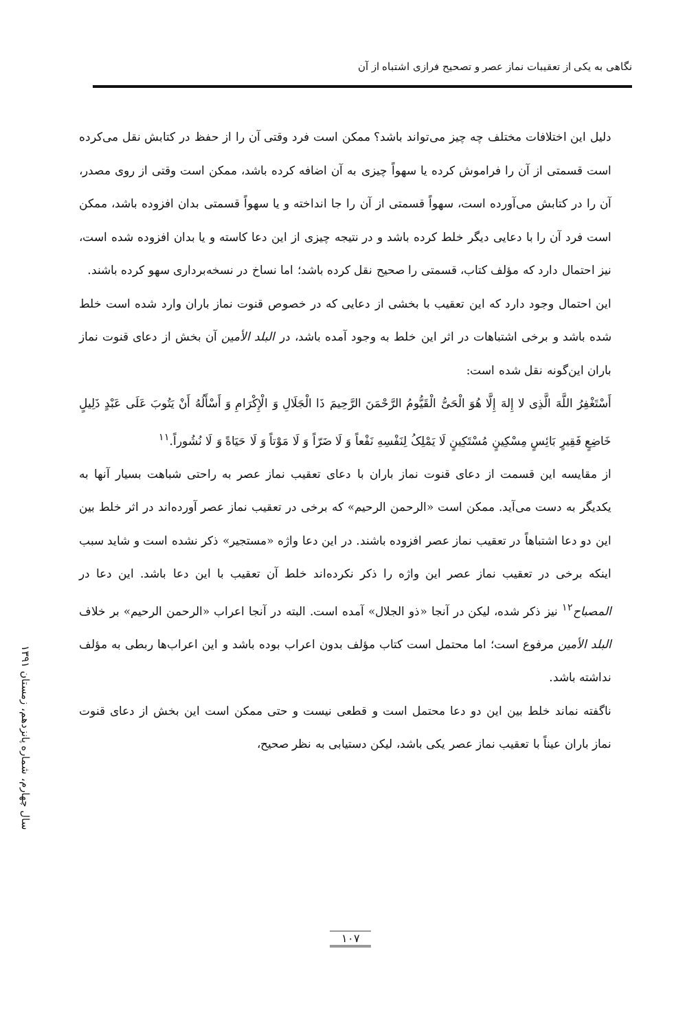نگاهی به یکی از تعقیبات نماز عصر و تصحیح فرازی اشتباه از آن
سال چهارم، شماره پانزدهم، زمستان ۱۳۹۱
دلیل این اختلافات مختلف چه چیز می‌تواند باشد؟ ممکن است فرد وقتی آن را از حفظ در کتابش نقل می‌کرده است قسمتی از آن را فراموش کرده یا سهواً چیزی به آن اضافه کرده باشد، ممکن است وقتی از روی مصدر، آن را در کتابش می‌آورده است، سهواً قسمتی از آن را جا انداخته و یا سهواً قسمتی بدان افزوده باشد، ممکن است فرد آن را با دعایی دیگر خلط کرده باشد و در نتیجه چیزی از این دعا کاسته و یا بدان افزوده شده است، نیز احتمال دارد که مؤلف کتاب، قسمتی را صحیح نقل کرده باشد؛ اما نساخ در نسخه‌برداری سهو کرده باشند.
این احتمال وجود دارد که این تعقیب با بخشی از دعایی که در خصوص قنوت نماز باران وارد شده است خلط شده باشد و برخی اشتباهات در اثر این خلط به وجود آمده باشد، در البلد الأمین آن بخش از دعای قنوت نماز باران این‌گونه نقل شده است:
أَسْتَغْفِرُ اللَّهَ الَّذِی لا إِلهَ إِلَّا هُوَ الْحَیُّ الْقَیُّومُ الرَّحْمَنَ الرَّحِیمَ ذَا الْجَلَالِ وَ الْإِکْرَامِ وَ أَسْأَلُهُ أَنْ یَتُوبَ عَلَی عَبْدٍ ذَلِیلٍ خَاضِعٍ فَقِیرٍ بَائِسٍ مِسْکِینٍ مُسْتَکِینٍ لَا یَمْلِکُ لِنَفْسِهِ نَفْعاً وَ لَا ضَرّاً وَ لَا مَوْتاً وَ لَا حَیَاةً وَ لَا نُشُوراً.<sup>۱۱</sup>
از مقایسه این قسمت از دعای قنوت نماز باران با دعای تعقیب نماز عصر به راحتی شباهت بسیار آنها به یکدیگر به دست می‌آید. ممکن است «الرحمن الرحیم» که برخی در تعقیب نماز عصر آورده‌اند در اثر خلط بین این دو دعا اشتباهاً در تعقیب نماز عصر افزوده باشند. در این دعا واژه «مستجیر» ذکر نشده است و شاید سبب اینکه برخی در تعقیب نماز عصر این واژه را ذکر نکرده‌اند خلط آن تعقیب با این دعا باشد. این دعا در المصباح<sup>۱۲</sup> نیز ذکر شده، لیکن در آنجا «ذو الجلال» آمده است. البته در آنجا اعراب «الرحمن الرحیم» بر خلاف البلد الأمین مرفوع است؛ اما محتمل است کتاب مؤلف بدون اعراب بوده باشد و این اعراب‌ها ربطی به مؤلف نداشته باشد.
ناگفته نماند خلط بین این دو دعا محتمل است و قطعی نیست و حتی ممکن است این بخش از دعای قنوت نماز باران عیناً با تعقیب نماز عصر یکی باشد، لیکن دستیابی به نظر صحیح،
۱۰۷